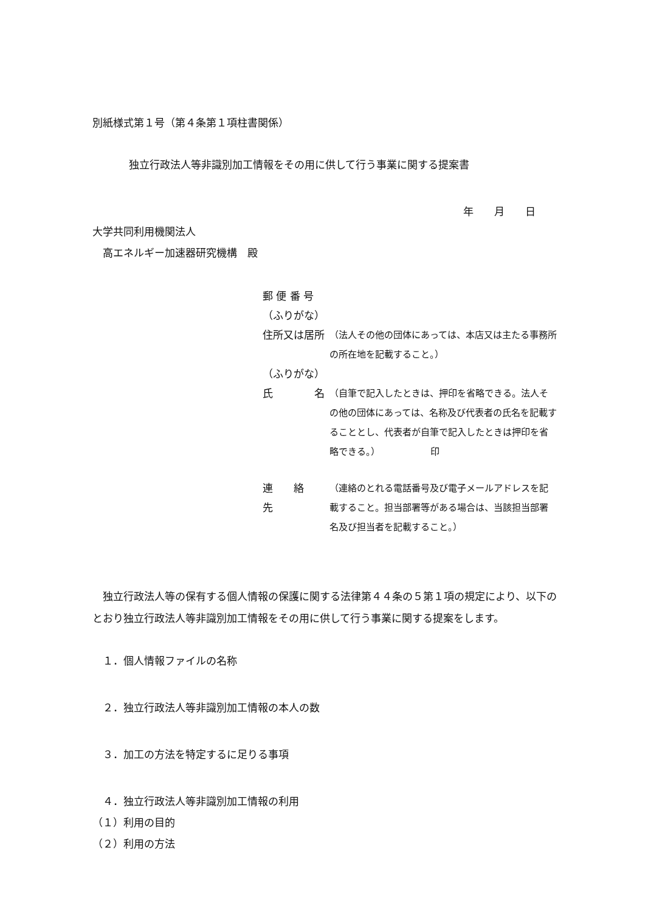別紙様式第１号（第４条第１項柱書関係）
独立行政法人等非識別加工情報をその用に供して行う事業に関する提案書
年　　月　　日
大学共同利用機関法人
　高エネルギー加速器研究機構　殿
郵 便 番 号
（ふりがな）
住所又は居所 （法人その他の団体にあっては、本店又は主たる事務所の所在地を記載すること。）
（ふりがな）
氏　　　　名 （自筆で記入したときは、押印を省略できる。法人その他の団体にあっては、名称及び代表者の氏名を記載することとし、代表者が自筆で記入したときは押印を省略できる。）　　　　　　印
連　　絡　　先 （連絡のとれる電話番号及び電子メールアドレスを記載すること。担当部署等がある場合は、当該担当部署名及び担当者を記載すること。）
　独立行政法人等の保有する個人情報の保護に関する法律第４４条の５第１項の規定により、以下のとおり独立行政法人等非識別加工情報をその用に供して行う事業に関する提案をします。
　１．個人情報ファイルの名称
　２．独立行政法人等非識別加工情報の本人の数
　３．加工の方法を特定するに足りる事項
　４．独立行政法人等非識別加工情報の利用
（１）利用の目的
（２）利用の方法